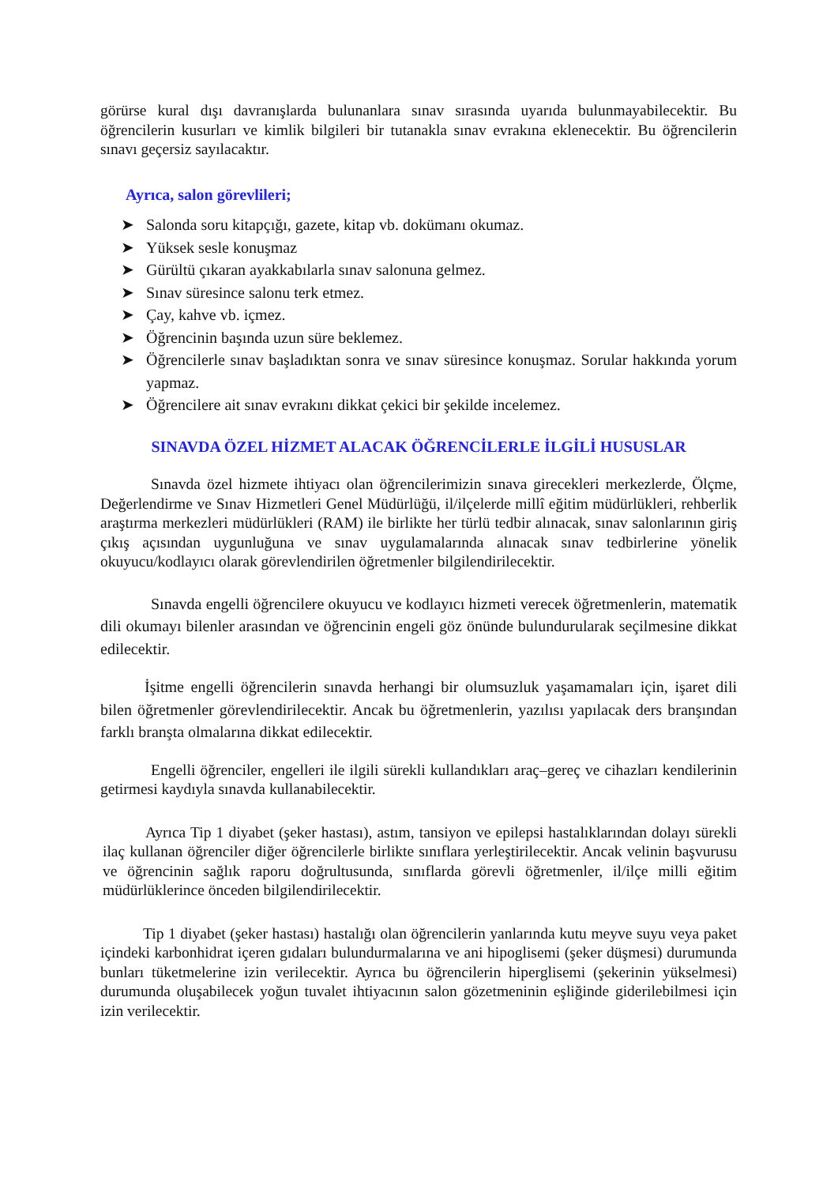görürse kural dışı davranışlarda bulunanlara sınav sırasında uyarıda bulunmayabilecektir. Bu öğrencilerin kusurları ve kimlik bilgileri bir tutanakla sınav evrakına eklenecektir. Bu öğrencilerin sınavı geçersiz sayılacaktır.
Ayrıca, salon görevlileri;
➤ Salonda soru kitapçığı, gazete, kitap vb. dokümanı okumaz.
➤ Yüksek sesle konuşmaz
➤ Gürültü çıkaran ayakkabılarla sınav salonuna gelmez.
➤ Sınav süresince salonu terk etmez.
➤ Çay, kahve vb. içmez.
➤ Öğrencinin başında uzun süre beklemez.
➤ Öğrencilerle sınav başladıktan sonra ve sınav süresince konuşmaz. Sorular hakkında yorum yapmaz.
➤ Öğrencilere ait sınav evrakını dikkat çekici bir şekilde incelemez.
SINAVDA ÖZEL HİZMET ALACAK ÖĞRENCİLERLE İLGİLİ HUSUSLAR
Sınavda özel hizmete ihtiyacı olan öğrencilerimizin sınava girecekleri merkezlerde, Ölçme, Değerlendirme ve Sınav Hizmetleri Genel Müdürlüğü, il/ilçelerde millî eğitim müdürlükleri, rehberlik araştırma merkezleri müdürlükleri (RAM) ile birlikte her türlü tedbir alınacak, sınav salonlarının giriş çıkış açısından uygunluğuna ve sınav uygulamalarında alınacak sınav tedbirlerine yönelik okuyucu/kodlayıcı olarak görevlendirilen öğretmenler bilgilendirilecektir.
Sınavda engelli öğrencilere okuyucu ve kodlayıcı hizmeti verecek öğretmenlerin, matematik dili okumayı bilenler arasından ve öğrencinin engeli göz önünde bulundurularak seçilmesine dikkat edilecektir.
İşitme engelli öğrencilerin sınavda herhangi bir olumsuzluk yaşamamaları için, işaret dili bilen öğretmenler görevlendirilecektir. Ancak bu öğretmenlerin, yazılısı yapılacak ders branşından farklı branşta olmalarına dikkat edilecektir.
Engelli öğrenciler, engelleri ile ilgili sürekli kullandıkları araç–gereç ve cihazları kendilerinin getirmesi kaydıyla sınavda kullanabilecektir.
Ayrıca Tip 1 diyabet (şeker hastası), astım, tansiyon ve epilepsi hastalıklarından dolayı sürekli ilaç kullanan öğrenciler diğer öğrencilerle birlikte sınıflara yerleştirilecektir. Ancak velinin başvurusu ve öğrencinin sağlık raporu doğrultusunda, sınıflarda görevli öğretmenler, il/ilçe milli eğitim müdürlüklerince önceden bilgilendirilecektir.
Tip 1 diyabet (şeker hastası) hastalığı olan öğrencilerin yanlarında kutu meyve suyu veya paket içindeki karbonhidrat içeren gıdaları bulundurmalarına ve ani hipoglisemi (şeker düşmesi) durumunda bunları tüketmelerine izin verilecektir. Ayrıca bu öğrencilerin hiperglisemi (şekerinin yükselmesi) durumunda oluşabilecek yoğun tuvalet ihtiyacının salon gözetmeninin eşliğinde giderilebilmesi için izin verilecektir.